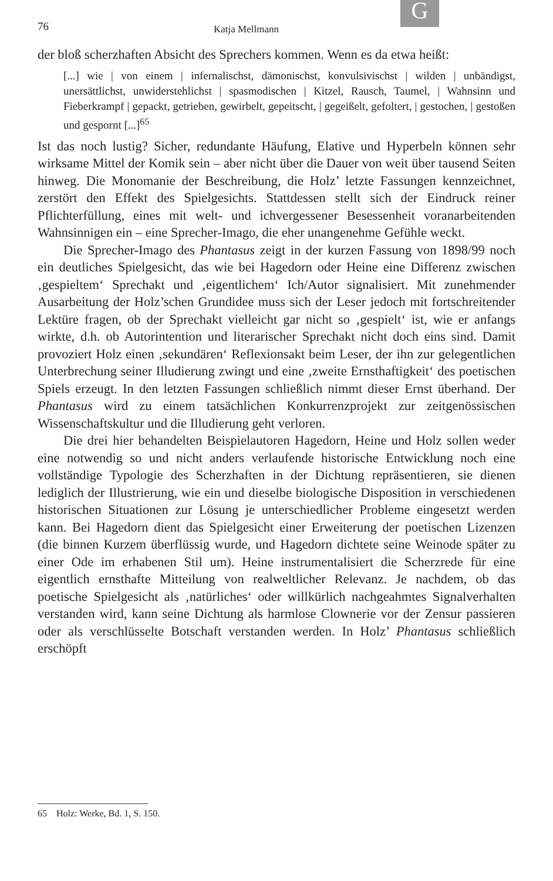G
76 Katja Mellmann
der bloß scherzhaften Absicht des Sprechers kommen. Wenn es da etwa heißt:
[...] wie | von einem | infernalischst, dämonischst, konvulsivischst | wilden | unbändigst, unersättlichst, unwiderstehlichst | spasmodischen | Kitzel, Rausch, Taumel, | Wahnsinn und Fieberkrampf | gepackt, getrieben, gewirbelt, gepeitscht, | gegeißelt, gefoltert, | gestochen, | gestoßen und gespornt [...]<sup>65</sup>
Ist das noch lustig? Sicher, redundante Häufung, Elative und Hyperbeln können sehr wirksame Mittel der Komik sein – aber nicht über die Dauer von weit über tausend Seiten hinweg. Die Monomanie der Beschreibung, die Holz’ letzte Fassungen kennzeichnet, zerstört den Effekt des Spielgesichts. Stattdessen stellt sich der Eindruck reiner Pflichterfüllung, eines mit welt- und ichvergessener Besessenheit voranarbeitenden Wahnsinnigen ein – eine Sprecher-Imago, die eher unangenehme Gefühle weckt.
Die Sprecher-Imago des Phantasus zeigt in der kurzen Fassung von 1898/99 noch ein deutliches Spielgesicht, das wie bei Hagedorn oder Heine eine Differenz zwischen ‚gespieltem‘ Sprechakt und ‚eigentlichem‘ Ich/Autor signalisiert. Mit zunehmender Ausarbeitung der Holz’schen Grundidee muss sich der Leser jedoch mit fortschreitender Lektüre fragen, ob der Sprechakt vielleicht gar nicht so ‚gespielt‘ ist, wie er anfangs wirkte, d.h. ob Autorintention und literarischer Sprechakt nicht doch eins sind. Damit provoziert Holz einen ‚sekundären‘ Reflexionsakt beim Leser, der ihn zur gelegentlichen Unterbrechung seiner Illudierung zwingt und eine ‚zweite Ernsthaftigkeit‘ des poetischen Spiels erzeugt. In den letzten Fassungen schließlich nimmt dieser Ernst überhand. Der Phantasus wird zu einem tatsächlichen Konkurrenzprojekt zur zeitgenössischen Wissenschaftskultur und die Illudierung geht verloren.
Die drei hier behandelten Beispielautoren Hagedorn, Heine und Holz sollen weder eine notwendig so und nicht anders verlaufende historische Entwicklung noch eine vollständige Typologie des Scherzhaften in der Dichtung repräsentieren, sie dienen lediglich der Illustrierung, wie ein und dieselbe biologische Disposition in verschiedenen historischen Situationen zur Lösung je unterschiedlicher Probleme eingesetzt werden kann. Bei Hagedorn dient das Spielgesicht einer Erweiterung der poetischen Lizenzen (die binnen Kurzem überflüssig wurde, und Hagedorn dichtete seine Weinode später zu einer Ode im erhabenen Stil um). Heine instrumentalisiert die Scherzrede für eine eigentlich ernsthafte Mitteilung von realweltlicher Relevanz. Je nachdem, ob das poetische Spielgesicht als ‚natürliches‘ oder willkürlich nachgeahmtes Signalverhalten verstanden wird, kann seine Dichtung als harmlose Clownerie vor der Zensur passieren oder als verschlüsselte Botschaft verstanden werden. In Holz’ Phantasus schließlich erschöpft
65 Holz: Werke, Bd. 1, S. 150.